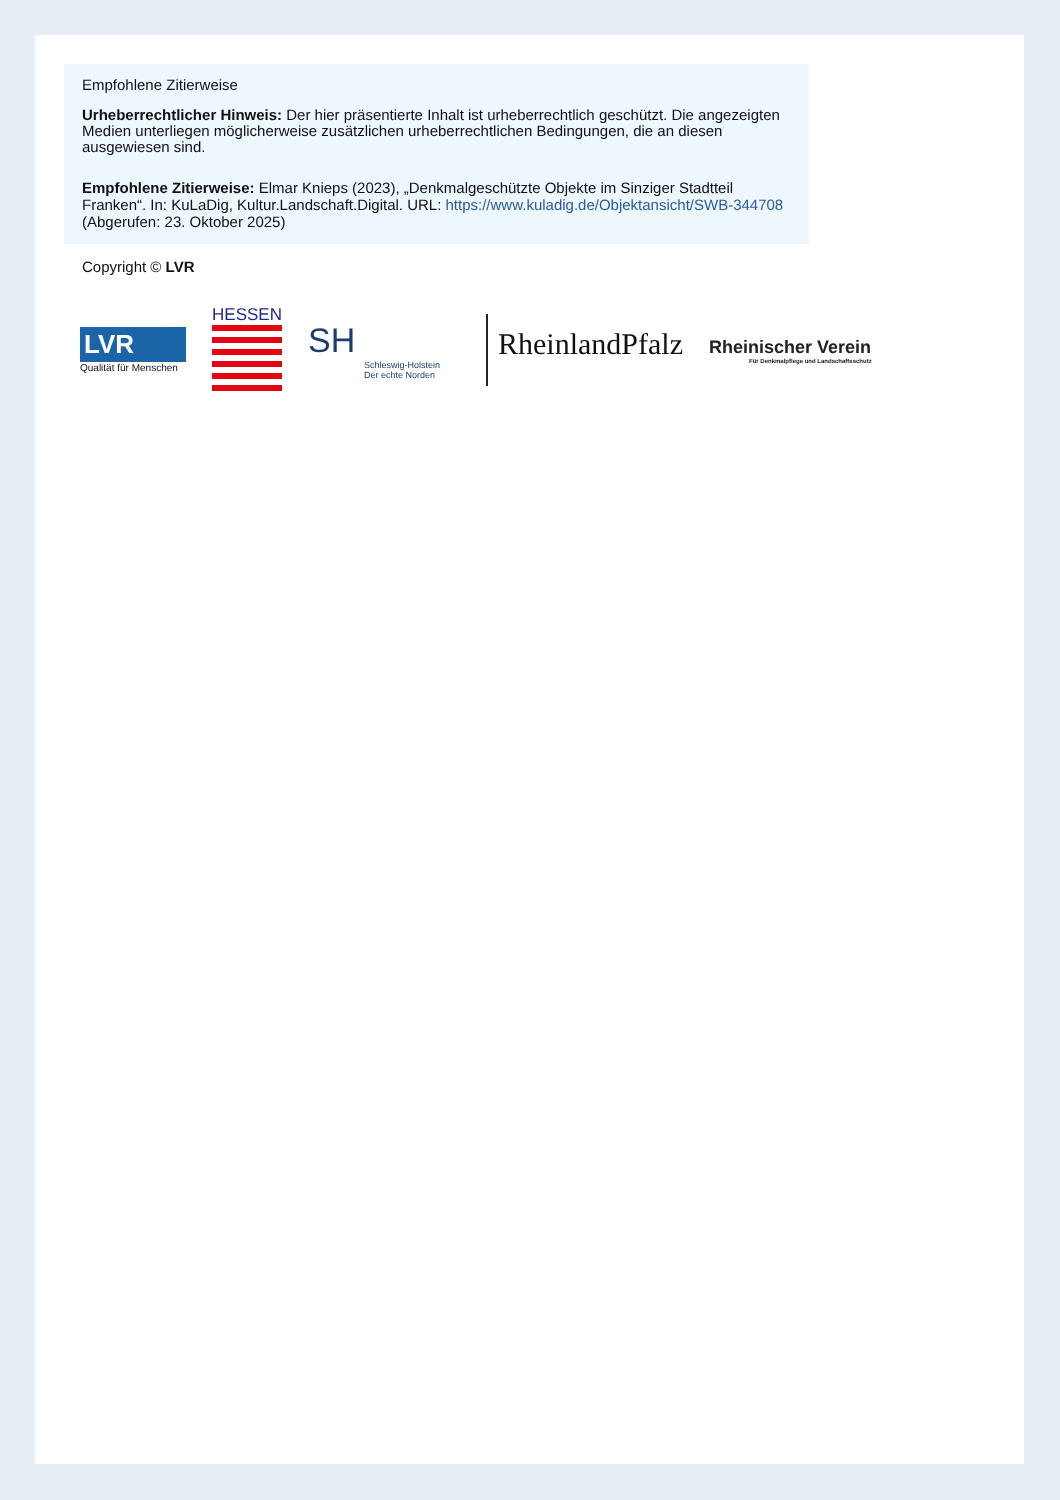Empfohlene Zitierweise
Urheberrechtlicher Hinweis: Der hier präsentierte Inhalt ist urheberrechtlich geschützt. Die angezeigten Medien unterliegen möglicherweise zusätzlichen urheberrechtlichen Bedingungen, die an diesen ausgewiesen sind.
Empfohlene Zitierweise: Elmar Knieps (2023), „Denkmalgeschützte Objekte im Sinziger Stadtteil Franken“. In: KuLaDig, Kultur.Landschaft.Digital. URL: https://www.kuladig.de/Objektansicht/SWB-344708 (Abgerufen: 23. Oktober 2025)
Copyright © LVR
LVR
Qualität für Menschen
HESSEN
SH
Schleswig-Holstein
Der echte Norden
RheinlandPfalz
Rheinischer Verein
Für Denkmalpflege und Landschaftsschutz